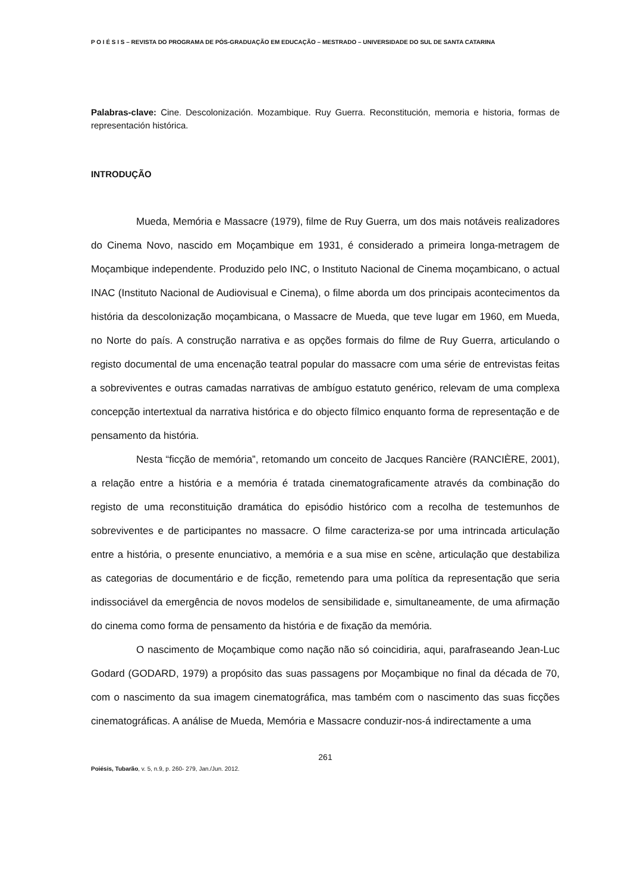P O I É S I S – REVISTA DO PROGRAMA DE PÓS-GRADUAÇÃO EM EDUCAÇÃO – MESTRADO – UNIVERSIDADE DO SUL DE SANTA CATARINA
Palabras-clave: Cine. Descolonización. Mozambique. Ruy Guerra. Reconstitución, memoria e historia, formas de representación histórica.
INTRODUÇÃO
Mueda, Memória e Massacre (1979), filme de Ruy Guerra, um dos mais notáveis realizadores do Cinema Novo, nascido em Moçambique em 1931, é considerado a primeira longa-metragem de Moçambique independente. Produzido pelo INC, o Instituto Nacional de Cinema moçambicano, o actual INAC (Instituto Nacional de Audiovisual e Cinema), o filme aborda um dos principais acontecimentos da história da descolonização moçambicana, o Massacre de Mueda, que teve lugar em 1960, em Mueda, no Norte do país. A construção narrativa e as opções formais do filme de Ruy Guerra, articulando o registo documental de uma encenação teatral popular do massacre com uma série de entrevistas feitas a sobreviventes e outras camadas narrativas de ambíguo estatuto genérico, relevam de uma complexa concepção intertextual da narrativa histórica e do objecto fílmico enquanto forma de representação e de pensamento da história.
Nesta “ficção de memória”, retomando um conceito de Jacques Rancière (RANCIÈRE, 2001), a relação entre a história e a memória é tratada cinematograficamente através da combinação do registo de uma reconstituição dramática do episódio histórico com a recolha de testemunhos de sobreviventes e de participantes no massacre. O filme caracteriza-se por uma intrincada articulação entre a história, o presente enunciativo, a memória e a sua mise en scène, articulação que destabiliza as categorias de documentário e de ficção, remetendo para uma política da representação que seria indissociável da emergência de novos modelos de sensibilidade e, simultaneamente, de uma afirmação do cinema como forma de pensamento da história e de fixação da memória.
O nascimento de Moçambique como nação não só coincidiria, aqui, parafraseando Jean-Luc Godard (GODARD, 1979) a propósito das suas passagens por Moçambique no final da década de 70, com o nascimento da sua imagem cinematográfica, mas também com o nascimento das suas ficções cinematográficas. A análise de Mueda, Memória e Massacre conduzir-nos-á indirectamente a uma
261
Poiésis, Tubarão, v. 5, n.9, p. 260- 279, Jan./Jun. 2012.